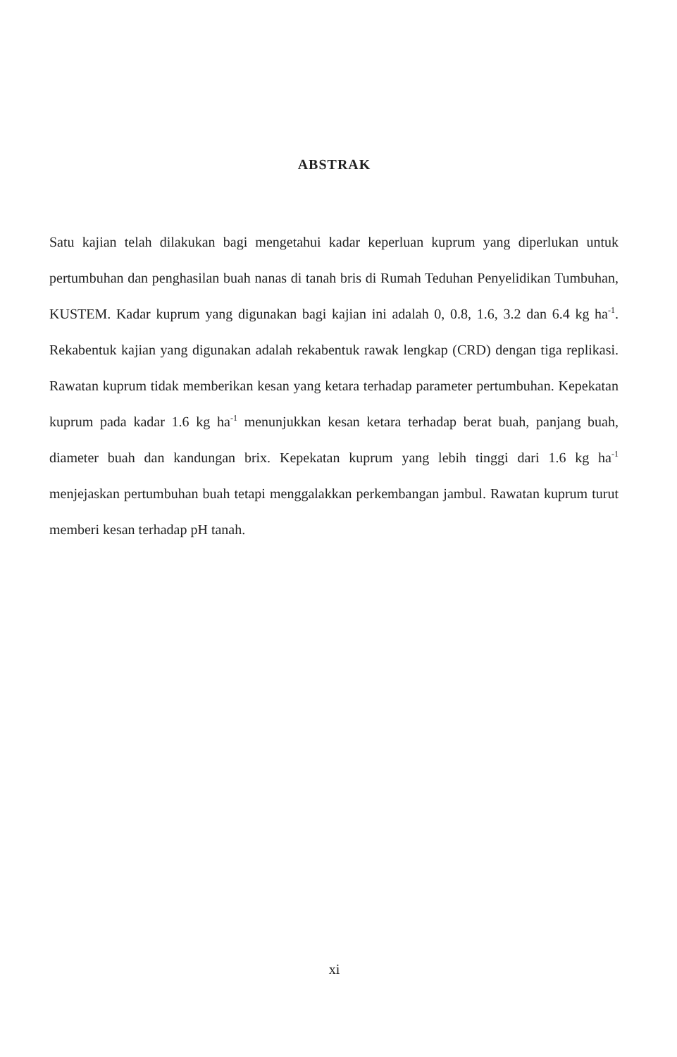ABSTRAK
Satu kajian telah dilakukan bagi mengetahui kadar keperluan kuprum yang diperlukan untuk pertumbuhan dan penghasilan buah nanas di tanah bris di Rumah Teduhan Penyelidikan Tumbuhan, KUSTEM. Kadar kuprum yang digunakan bagi kajian ini adalah 0, 0.8, 1.6, 3.2 dan 6.4 kg ha<sup>-1</sup>. Rekabentuk kajian yang digunakan adalah rekabentuk rawak lengkap (CRD) dengan tiga replikasi. Rawatan kuprum tidak memberikan kesan yang ketara terhadap parameter pertumbuhan. Kepekatan kuprum pada kadar 1.6 kg ha<sup>-1</sup> menunjukkan kesan ketara terhadap berat buah, panjang buah, diameter buah dan kandungan brix. Kepekatan kuprum yang lebih tinggi dari 1.6 kg ha<sup>-1</sup> menjejaskan pertumbuhan buah tetapi menggalakkan perkembangan jambul. Rawatan kuprum turut memberi kesan terhadap pH tanah.
xi